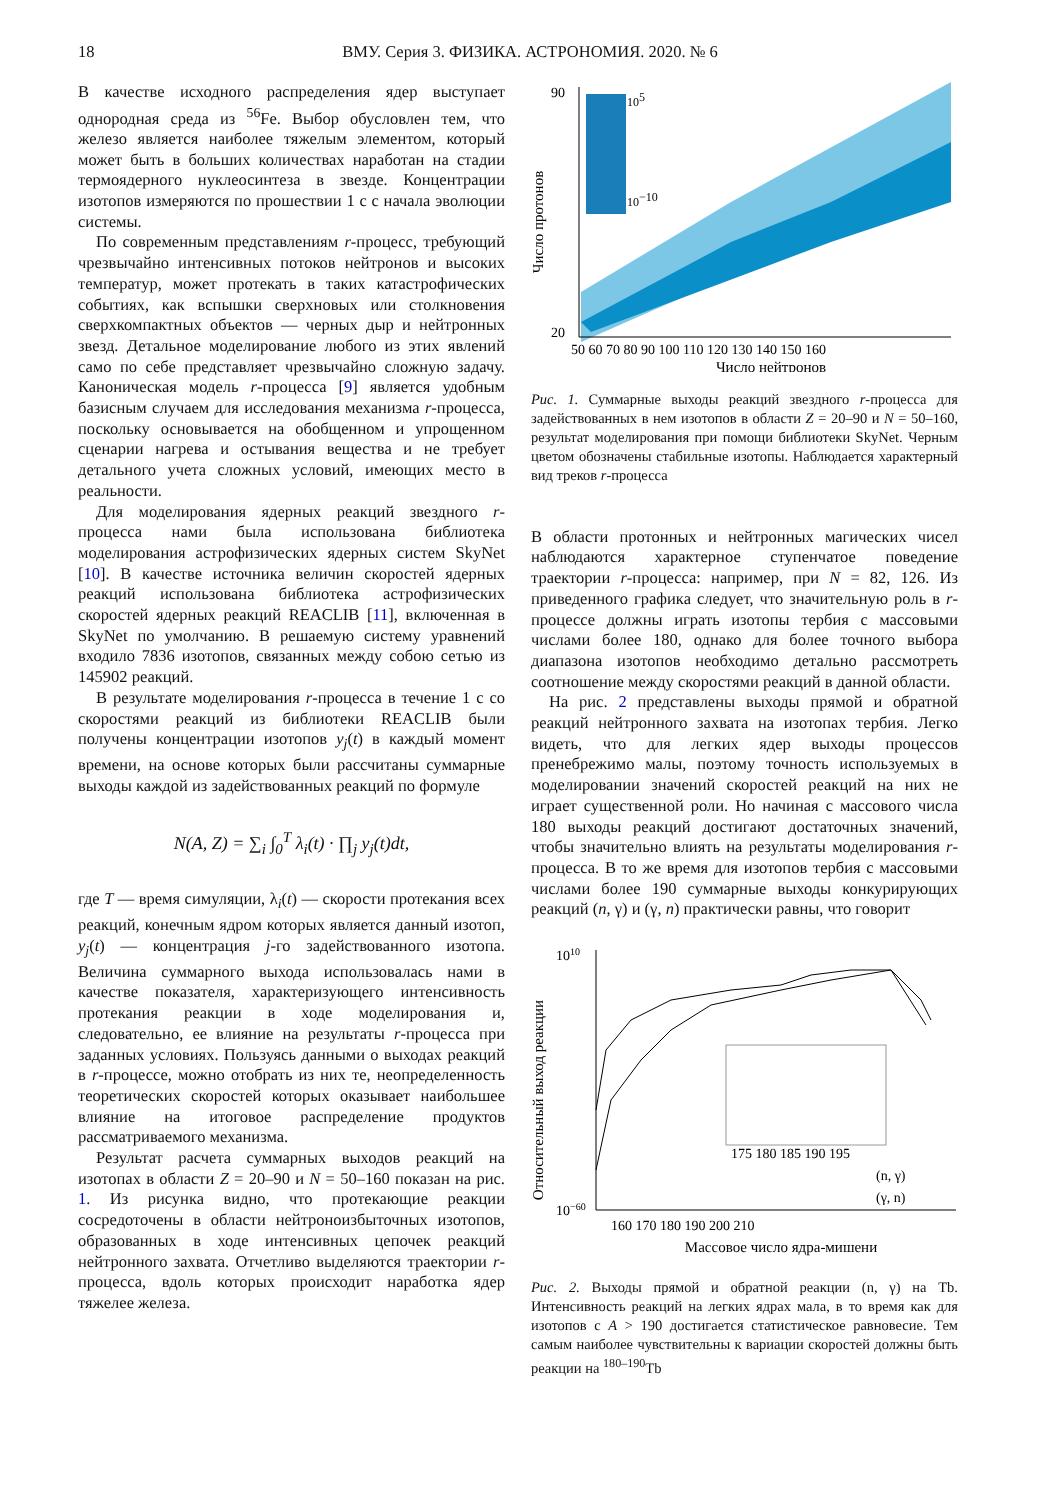18 ВМУ. Серия 3. ФИЗИКА. АСТРОНОМИЯ. 2020. № 6
В качестве исходного распределения ядер выступает однородная среда из <sup>56</sup>Fe. Выбор обусловлен тем, что железо является наиболее тяжелым элементом, который может быть в больших количествах наработан на стадии термоядерного нуклеосинтеза в звезде. Концентрации изотопов измеряются по прошествии 1 с с начала эволюции системы.
По современным представлениям r-процесс, требующий чрезвычайно интенсивных потоков нейтронов и высоких температур, может протекать в таких катастрофических событиях, как вспышки сверхновых или столкновения сверхкомпактных объектов — черных дыр и нейтронных звезд. Детальное моделирование любого из этих явлений само по себе представляет чрезвычайно сложную задачу. Каноническая модель r-процесса [9] является удобным базисным случаем для исследования механизма r-процесса, поскольку основывается на обобщенном и упрощенном сценарии нагрева и остывания вещества и не требует детального учета сложных условий, имеющих место в реальности.
Для моделирования ядерных реакций звездного r-процесса нами была использована библиотека моделирования астрофизических ядерных систем SkyNet [10]. В качестве источника величин скоростей ядерных реакций использована библиотека астрофизических скоростей ядерных реакций REACLIB [11], включенная в SkyNet по умолчанию. В решаемую систему уравнений входило 7836 изотопов, связанных между собою сетью из 145902 реакций.
В результате моделирования r-процесса в течение 1 с со скоростями реакций из библиотеки REACLIB были получены концентрации изотопов y<sub>j</sub>(t) в каждый момент времени, на основе которых были рассчитаны суммарные выходы каждой из задействованных реакций по формуле
N(A, Z) = ∑<sub>i</sub> ∫<sub>0</sub><sup>T</sup> λ<sub>i</sub>(t) · ∏<sub>j</sub> y<sub>j</sub>(t)dt,
где T — время симуляции, λ<sub>i</sub>(t) — скорости протекания всех реакций, конечным ядром которых является данный изотоп, y<sub>j</sub>(t) — концентрация j-го задействованного изотопа. Величина суммарного выхода использовалась нами в качестве показателя, характеризующего интенсивность протекания реакции в ходе моделирования и, следовательно, ее влияние на результаты r-процесса при заданных условиях. Пользуясь данными о выходах реакций в r-процессе, можно отобрать из них те, неопределенность теоретических скоростей которых оказывает наибольшее влияние на итоговое распределение продуктов рассматриваемого механизма.
Результат расчета суммарных выходов реакций на изотопах в области Z = 20–90 и N = 50–160 показан на рис. 1. Из рисунка видно, что протекающие реакции сосредоточены в области нейтроноизбыточных изотопов, образованных в ходе интенсивных цепочек реакций нейтронного захвата. Отчетливо выделяются траектории r-процесса, вдоль которых происходит наработка ядер тяжелее железа.
Число протонов
105
10−10
90
20
50 60 70 80 90 100 110 120 130 140 150 160
Число нейтронов
Рис. 1. Суммарные выходы реакций звездного r-процесса для задействованных в нем изотопов в области Z = 20–90 и N = 50–160, результат моделирования при помощи библиотеки SkyNet. Черным цветом обозначены стабильные изотопы. Наблюдается характерный вид треков r-процесса
В области протонных и нейтронных магических чисел наблюдаются характерное ступенчатое поведение траектории r-процесса: например, при N = 82, 126. Из приведенного графика следует, что значительную роль в r-процессе должны играть изотопы тербия с массовыми числами более 180, однако для более точного выбора диапазона изотопов необходимо детально рассмотреть соотношение между скоростями реакций в данной области.
На рис. 2 представлены выходы прямой и обратной реакций нейтронного захвата на изотопах тербия. Легко видеть, что для легких ядер выходы процессов пренебрежимо малы, поэтому точность используемых в моделировании значений скоростей реакций на них не играет существенной роли. Но начиная с массового числа 180 выходы реакций достигают достаточных значений, чтобы значительно влиять на результаты моделирования r-процесса. В то же время для изотопов тербия с массовыми числами более 190 суммарные выходы конкурирующих реакций (n, γ) и (γ, n) практически равны, что говорит
Относительный выход реакции
1010
10−60
175 180 185 190 195
(n, γ)
(γ, n)
160 170 180 190 200 210
Массовое число ядра-мишени
Рис. 2. Выходы прямой и обратной реакции (n, γ) на Tb. Интенсивность реакций на легких ядрах мала, в то время как для изотопов с A > 190 достигается статистическое равновесие. Тем самым наиболее чувствительны к вариации скоростей должны быть реакции на <sup>180–190</sup>Tb